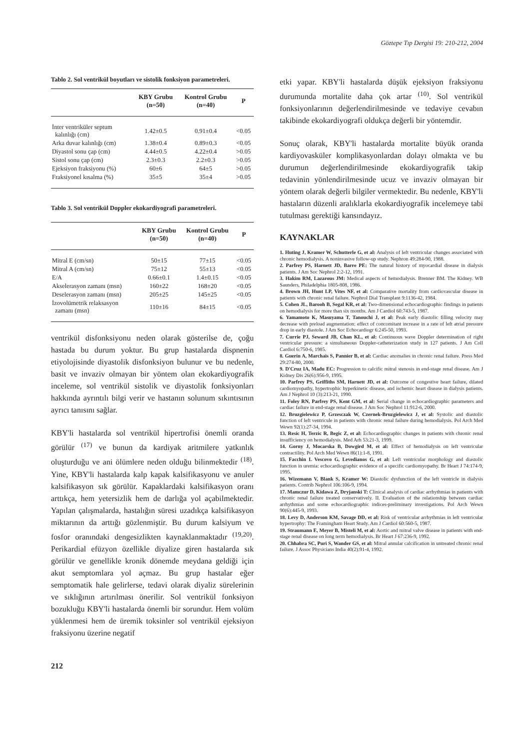Göztepe Tıp Dergisi 19: 210-212, 2004
Tablo 2. Sol ventrikül boyutları ve sistolik fonksiyon parametreleri.
| | KBY Grubu (n=50) | Kontrol Grubu (n=40) | P |
| --- | --- | --- | --- |
| İnter ventriküler septum kalınlığı (cm) | 1.42±0.5 | 0.91±0.4 | <0.05 |
| Arka duvar kalınlığı (cm) | 1.38±0.4 | 0.89±0.3 | <0.05 |
| Diyastol sonu çap (cm) | 4.44±0.5 | 4.22±0.4 | >0.05 |
| Sistol sonu çap (cm) | 2.3±0.3 | 2.2±0.3 | >0.05 |
| Ejeksiyon fraksiyonu (%) | 60±6 | 64±5 | >0.05 |
| Fraksiyonel kısalma (%) | 35±5 | 35±4 | >0.05 |
Tablo 3. Sol ventrikül Doppler ekokardiyografi parametreleri.
| | KBY Grubu (n=50) | Kontrol Grubu (n=40) | P |
| --- | --- | --- | --- |
| Mitral E (cm/sn) | 50±15 | 77±15 | <0.05 |
| Mitral A (cm/sn) | 75±12 | 55±13 | <0.05 |
| E/A | 0.66±0.1 | 1.4±0.15 | <0.05 |
| Akselerasyon zamanı (msn) | 160±22 | 168±20 | <0.05 |
| Deselerasyon zamanı (msn) | 205±25 | 145±25 | <0.05 |
| İzovolümetrik relaksasyon zamanı (msn) | 110±16 | 84±15 | <0.05 |
ventrikül disfonksiyonu neden olarak gösterilse de, çoğu hastada bu durum yoktur. Bu grup hastalarda dispnenin etiyolojisinde diyastolik disfonksiyon bulunur ve bu nedenle, basit ve invaziv olmayan bir yöntem olan ekokardiyografik inceleme, sol ventrikül sistolik ve diyastolik fonksiyonları hakkında ayrıntılı bilgi verir ve hastanın solunum sıkıntısının ayrıcı tanısını sağlar.
KBY'li hastalarda sol ventrikül hipertrofisi önemli oranda görülür <sup>(17)</sup> ve bunun da kardiyak aritmilere yatkınlık oluşturduğu ve ani ölümlere neden olduğu bilinmektedir <sup>(18)</sup>. Yine, KBY'li hastalarda kalp kapak kalsifikasyonu ve anuler kalsifikasyon sık görülür. Kapaklardaki kalsifikasyon oranı arttıkça, hem yetersizlik hem de darlığa yol açabilmektedir. Yapılan çalışmalarda, hastalığın süresi uzadıkça kalsifikasyon miktarının da arttığı gözlenmiştir. Bu durum kalsiyum ve fosfor oranındaki dengesizlikten kaynaklanmaktadır <sup>(19,20)</sup>. Perikardial efüzyon özellikle diyalize giren hastalarda sık görülür ve genellikle kronik dönemde meydana geldiği için akut semptomlara yol açmaz. Bu grup hastalar eğer semptomatik hale gelirlerse, tedavi olarak diyaliz sürelerinin ve sıklığının artırılması önerilir. Sol ventrikül fonksiyon bozukluğu KBY'li hastalarda önemli bir sorundur. Hem volüm yüklenmesi hem de üremik toksinler sol ventrikül ejeksiyon fraksiyonu üzerine negatif
etki yapar. KBY'li hastalarda düşük ejeksiyon fraksiyonu durumunda mortalite daha çok artar <sup>(10)</sup>. Sol ventrikül fonksiyonlarının değerlendirilmesinde ve tedaviye cevabın takibinde ekokardiyografi oldukça değerli bir yöntemdir.
Sonuç olarak, KBY'li hastalarda mortalite büyük oranda kardiyovasküler komplikasyonlardan dolayı olmakta ve bu durumun değerlendirilmesinde ekokardiyografik takip tedavinin yönlendirilmesinde ucuz ve invaziv olmayan bir yöntem olarak değerli bilgiler vermektedir. Bu nedenle, KBY'li hastaların düzenli aralıklarla ekokardiyografik incelemeye tabi tutulması gerektiği kansındayız.
KAYNAKLAR
1. Huting J, Kramer W, Schutterle G, et al: Analysis of left ventricular changes associated with chronic hemodialysis. A noninvasive follow-up study. Nephron 49:284-90, 1988.
2. Parfrey PS, Harnett JD, Barre PE: The natural history of myocardial disease in dialysis patients. J Am Soc Nephrol 2:2-12, 1991.
3. Hakim RM, Lazarous JM: Medical aspects of hemodialysis. Brenner BM. The Kidney. WB Saunders, Philadelphia 1805-808, 1986.
4. Brown JH, Hunt LP, Vites NF, et al: Comparative mortality from cardiovascular disease in patients with chronic renal failure. Nephrol Dial Transplant 9:1136-42, 1984.
5. Cohen JL, Barooh B, Segal KR, et al: Two-dimensional echocardiographic findings in patients on hemodialysis for more than six months. Am J Cardiol 60:743-5, 1987.
6. Yamamoto K, Masuyama T, Tanouchi J, et al: Peak early diastolic filling velocity may decrease with preload augmentation: effect of concomitant increase in a rate of left atrial pressure drop in early diastole. J Am Soc Echocardiogr 6:245-50, 1993.
7. Currie PJ, Seward JB, Chan KL, et al: Continuous wave Doppler determination of right ventricular pressure: a simultaneous Doppler-catheterization study in 127 patients. J Am Coll Cardiol 6:750-6, 1985.
8. Guerin A, Marchais S, Pannier B, et al: Cardiac anomalies in chronic renal failure. Press Med 29:274-80, 2000.
9. D'Cruz IA, Madu EC: Progression to calcific mitral stenosis in end-stage renal disease. Am J Kidney Dis 26(6):956-9, 1995.
10. Parfrey PS, Griffiths SM, Harnett JD, et al: Outcome of congestive heart failure, dilated cardiomyopathy, hypertrophic hyperkinetic disease, and ischemic heart disease in dialysis patients. Am J Nephrol 10 (3):213-21, 1990.
11. Foley RN, Parfrey PS, Kent GM, et al: Serial change in echocardiographic parameters and cardiac failure in end-stage renal disease. J Am Soc Nephrol 11:912-6, 2000.
12. Bruzgielewicz P, Grzesczak W, Czernek-Bruzgielewicz J, et al: Systolic and diastolic function of left ventricule in patients with chronic renal failure during hemodialysis. Pol Arch Med Wewn 92(1):27-34, 1994.
13. Resic H, Terzic R, Begic Z, et al: Echocardiographic changes in patients with chronic renal insufficiency on hemodialysis. Med Arh 53:21-3, 1999.
14. Gorny J, Mocarska B, Dowgird M, et al: Effect of hemodialysis on left ventricular contractility. Pol Arch Med Wewn 86(1):1-8, 1991.
15. Facchin L Vescovo G, Levedianos G, et al: Left ventricular morphology and diastolic function in uremia: echocardiographic evidence of a specific cardiomyopathy. Br Heart J 74:174-9, 1995.
16. Wizemann V, Blank S, Kramer W: Diastolic dysfunction of the left ventricle in dialysis patients. Contrib Nephrol 106:106-9, 1994.
17. Mamczur D, Kidawa Z, Dryjanski T: Clinical analysis of cardiac arrhythmias in patients with chronic renal failure treated conservatively. II. Evaluation of the relationship between cardiac arrhythmias and some echocardiographic indices-preliminary investigations. Pol Arch Wewn 90(6):445-9, 1993.
18. Levy D, Anderson KM, Savage DD, et al: Risk of ventricular arrhythmias in left ventricular hypertrophy: The Framingham Heart Study. Am J Cardiol 60:560-5, 1987.
19. Straumann E, Meyer B, Misteli M, et al: Aortic and mitral valve disease in patients with end-stage renal disease on long term hemodialysis. Br Heart J 67:236-9, 1992.
20. Chhabra SC, Puri S, Wander GS, et al: Mitral annular calcification in untreated chronic renal failure. J Assoc Physicians India 40(2):91-4, 1992.
212